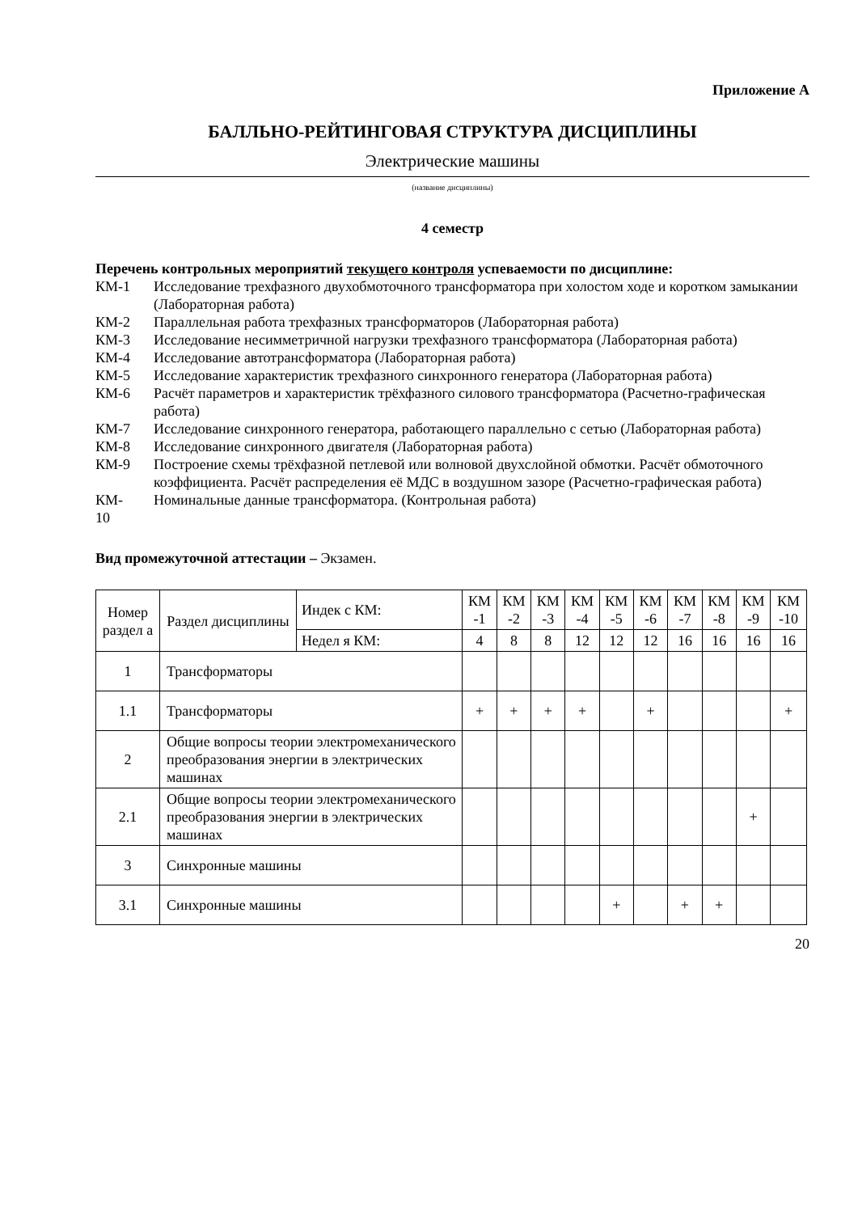Приложение А
БАЛЛЬНО-РЕЙТИНГОВАЯ СТРУКТУРА ДИСЦИПЛИНЫ
Электрические машины
(название дисциплины)
4 семестр
Перечень контрольных мероприятий текущего контроля успеваемости по дисциплине:
КМ-1 Исследование трехфазного двухобмоточного трансформатора при холостом ходе и коротком замыкании (Лабораторная работа)
КМ-2 Параллельная работа трехфазных трансформаторов (Лабораторная работа)
КМ-3 Исследование несимметричной нагрузки трехфазного трансформатора (Лабораторная работа)
КМ-4 Исследование автотрансформатора (Лабораторная работа)
КМ-5 Исследование характеристик трехфазного синхронного генератора (Лабораторная работа)
КМ-6 Расчёт параметров и характеристик трёхфазного силового трансформатора (Расчетно-графическая работа)
КМ-7 Исследование синхронного генератора, работающего параллельно с сетью (Лабораторная работа)
КМ-8 Исследование синхронного двигателя (Лабораторная работа)
КМ-9 Построение схемы трёхфазной петлевой или волновой двухслойной обмотки. Расчёт обмоточного коэффициента. Расчёт распределения её МДС в воздушном зазоре (Расчетно-графическая работа)
КМ-
10 Номинальные данные трансформатора. (Контрольная работа)
Вид промежуточной аттестации – Экзамен.
| Номер раздел а | Раздел дисциплины | Индек с КМ: | КМ -1 | КМ -2 | КМ -3 | КМ -4 | КМ -5 | КМ -6 | КМ -7 | КМ -8 | КМ -9 | КМ -10 |
| | | Недел я КМ: | 4 | 8 | 8 | 12 | 12 | 12 | 16 | 16 | 16 | 16 |
| 1 | Трансформаторы | | | | | | | | | | | |
| 1.1 | Трансформаторы | | + | + | + | + | | + | | | | + |
| 2 | Общие вопросы теории электромеханического преобразования энергии в электрических машинах | | | | | | | | | | | |
| 2.1 | Общие вопросы теории электромеханического преобразования энергии в электрических машинах | | | | | | | | | | + | |
| 3 | Синхронные машины | | | | | | | | | | | |
| 3.1 | Синхронные машины | | | | | | + | | + | + | | |
20